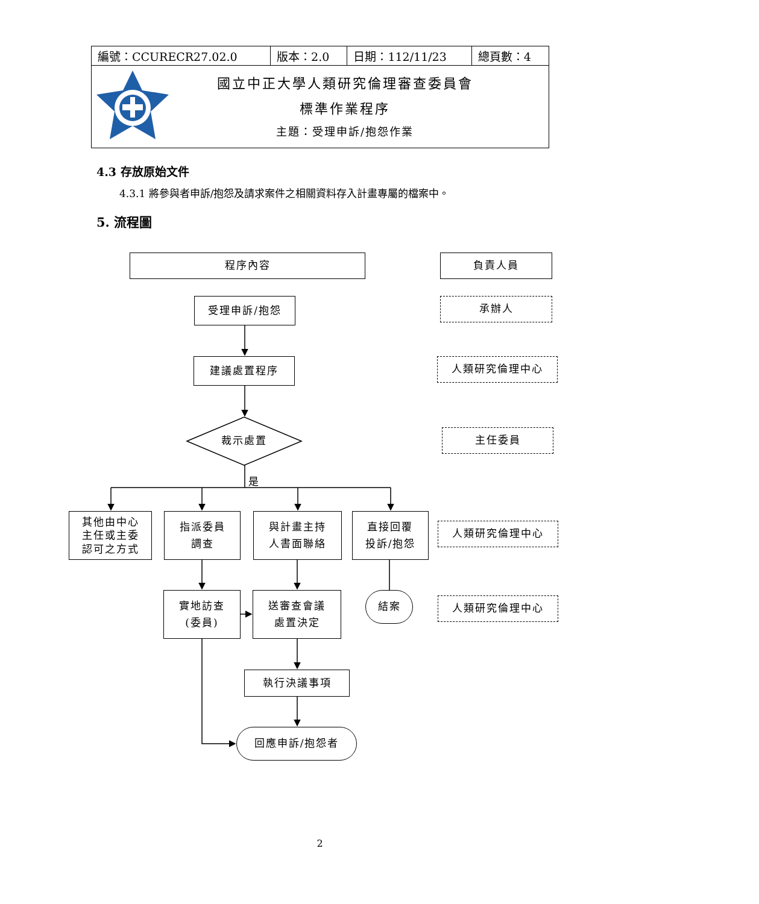| 編號：CCURECR27.02.0 | 版本：2.0 | 日期：112/11/23 | 總頁數：4 |
| 國立中正大學人類研究倫理審查委員會 標準作業程序 主題：受理申訴/抱怨作業 | | | |
4.3 存放原始文件
4.3.1 將參與者申訴/抱怨及請求案件之相關資料存入計畫專屬的檔案中。
5. 流程圖
程序內容 負責人員
受理申訴/抱怨
承辦人
建議處置程序
人類研究倫理中心
裁示處置
主任委員
是
其他由中心
主任或主委
認可之方式
指派委員
調查
與計畫主持
人書面聯絡
直接回覆
投訴/抱怨
人類研究倫理中心
實地訪查
(委員)
送審查會議
處置決定
結案
人類研究倫理中心
執行決議事項
回應申訴/抱怨者
2